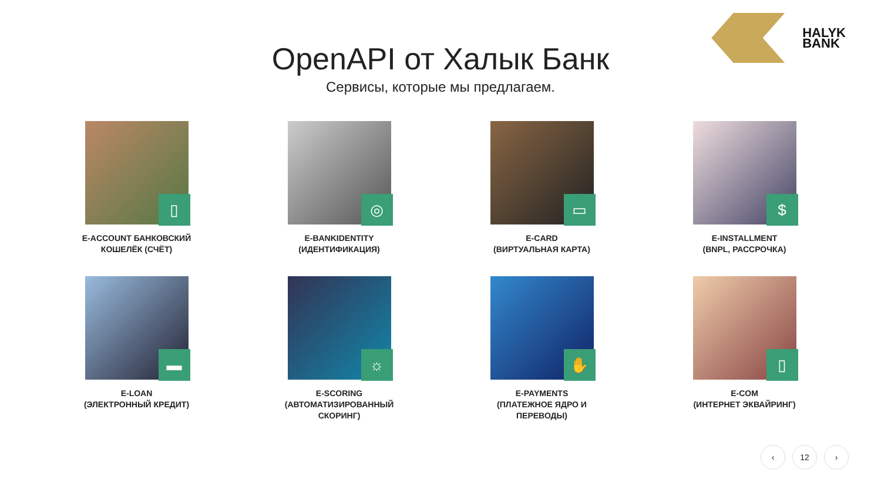HALYK
BANK
OpenAPI от Халык Банк
Сервисы, которые мы предлагаем.
▯
E-ACCOUNT БАНКОВСКИЙ
КОШЕЛЁК (СЧЁТ)
◎
E-BANKIDENTITY
(ИДЕНТИФИКАЦИЯ)
▭
E-CARD
(ВИРТУАЛЬНАЯ КАРТА)
$
E-INSTALLMENT
(BNPL, РАССРОЧКА)
▬
E-LOAN
(ЭЛЕКТРОННЫЙ КРЕДИТ)
☼
E-SCORING
(АВТОМАТИЗИРОВАННЫЙ
СКОРИНГ)
✋
E-PAYMENTS
(ПЛАТЕЖНОЕ ЯДРО И
ПЕРЕВОДЫ)
▯
E-COM
(ИНТЕРНЕТ ЭКВАЙРИНГ)
‹ 12 ›